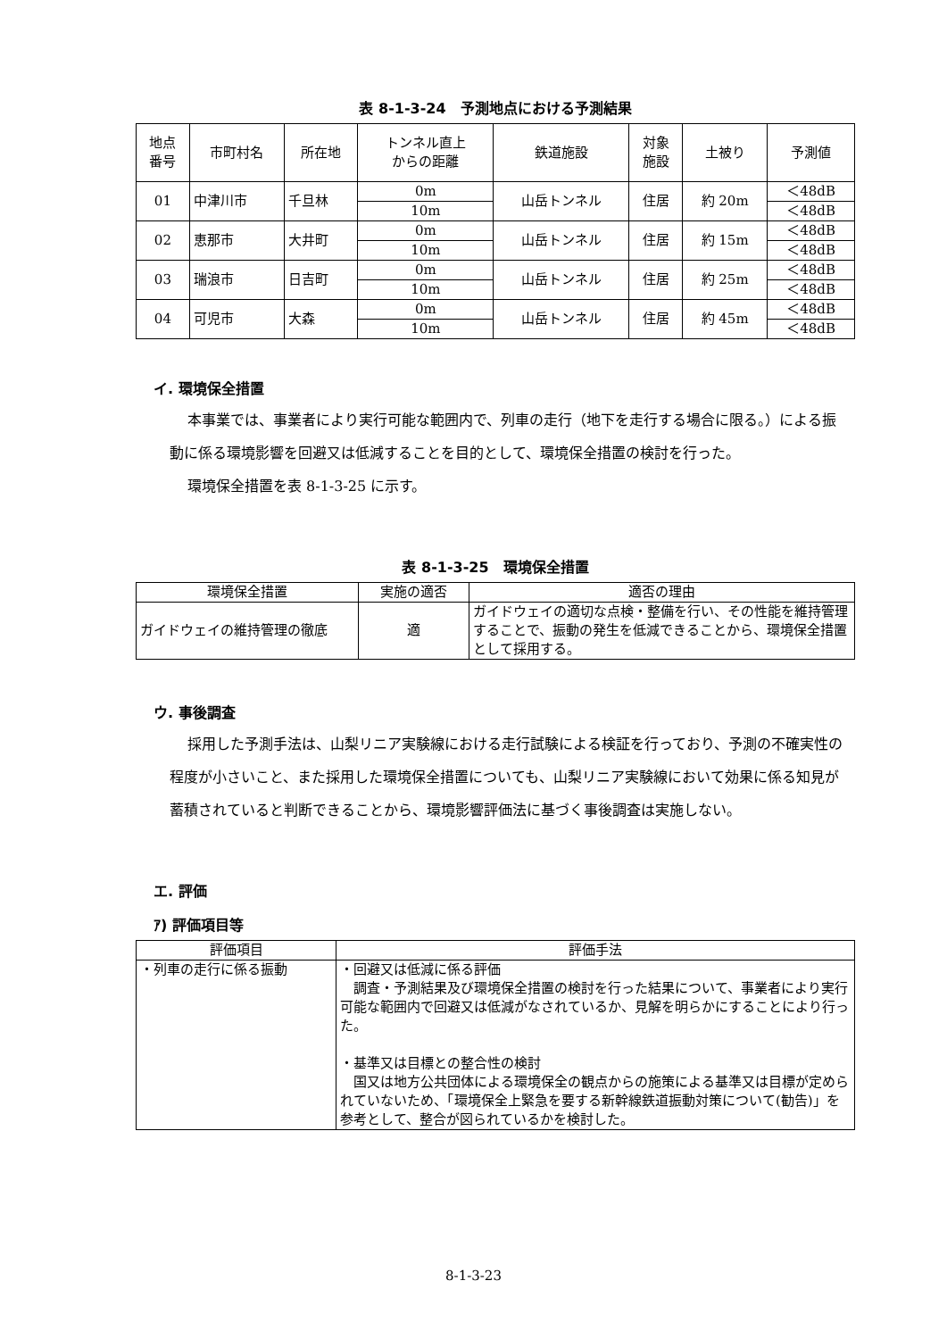表 8-1-3-24　予測地点における予測結果
| 地点 番号 | 市町村名 | 所在地 | トンネル直上 からの距離 | 鉄道施設 | 対象 施設 | 土被り | 予測値 |
| --- | --- | --- | --- | --- | --- | --- | --- |
| 01 | 中津川市 | 千旦林 | 0m | 山岳トンネル | 住居 | 約 20m | ＜48dB |
| | | | 10m | | | | ＜48dB |
| 02 | 恵那市 | 大井町 | 0m | 山岳トンネル | 住居 | 約 15m | ＜48dB |
| | | | 10m | | | | ＜48dB |
| 03 | 瑞浪市 | 日吉町 | 0m | 山岳トンネル | 住居 | 約 25m | ＜48dB |
| | | | 10m | | | | ＜48dB |
| 04 | 可児市 | 大森 | 0m | 山岳トンネル | 住居 | 約 45m | ＜48dB |
| | | | 10m | | | | ＜48dB |
イ. 環境保全措置
本事業では、事業者により実行可能な範囲内で、列車の走行（地下を走行する場合に限る。）による振動に係る環境影響を回避又は低減することを目的として、環境保全措置の検討を行った。
環境保全措置を表 8-1-3-25 に示す。
表 8-1-3-25　環境保全措置
| 環境保全措置 | 実施の適否 | 適否の理由 |
| --- | --- | --- |
| ガイドウェイの維持管理の徹底 | 適 | ガイドウェイの適切な点検・整備を行い、その性能を維持管理することで、振動の発生を低減できることから、環境保全措置として採用する。 |
ウ. 事後調査
採用した予測手法は、山梨リニア実験線における走行試験による検証を行っており、予測の不確実性の程度が小さいこと、また採用した環境保全措置についても、山梨リニア実験線において効果に係る知見が蓄積されていると判断できることから、環境影響評価法に基づく事後調査は実施しない。
エ. 評価
ｱ) 評価項目等
| 評価項目 | 評価手法 |
| --- | --- |
| ・列車の走行に係る振動 | ・回避又は低減に係る評価 調査・予測結果及び環境保全措置の検討を行った結果について、事業者により実行可能な範囲内で回避又は低減がなされているか、見解を明らかにすることにより行った。 ・基準又は目標との整合性の検討 国又は地方公共団体による環境保全の観点からの施策による基準又は目標が定められていないため、「環境保全上緊急を要する新幹線鉄道振動対策について(勧告)」を参考として、整合が図られているかを検討した。 |
8-1-3-23